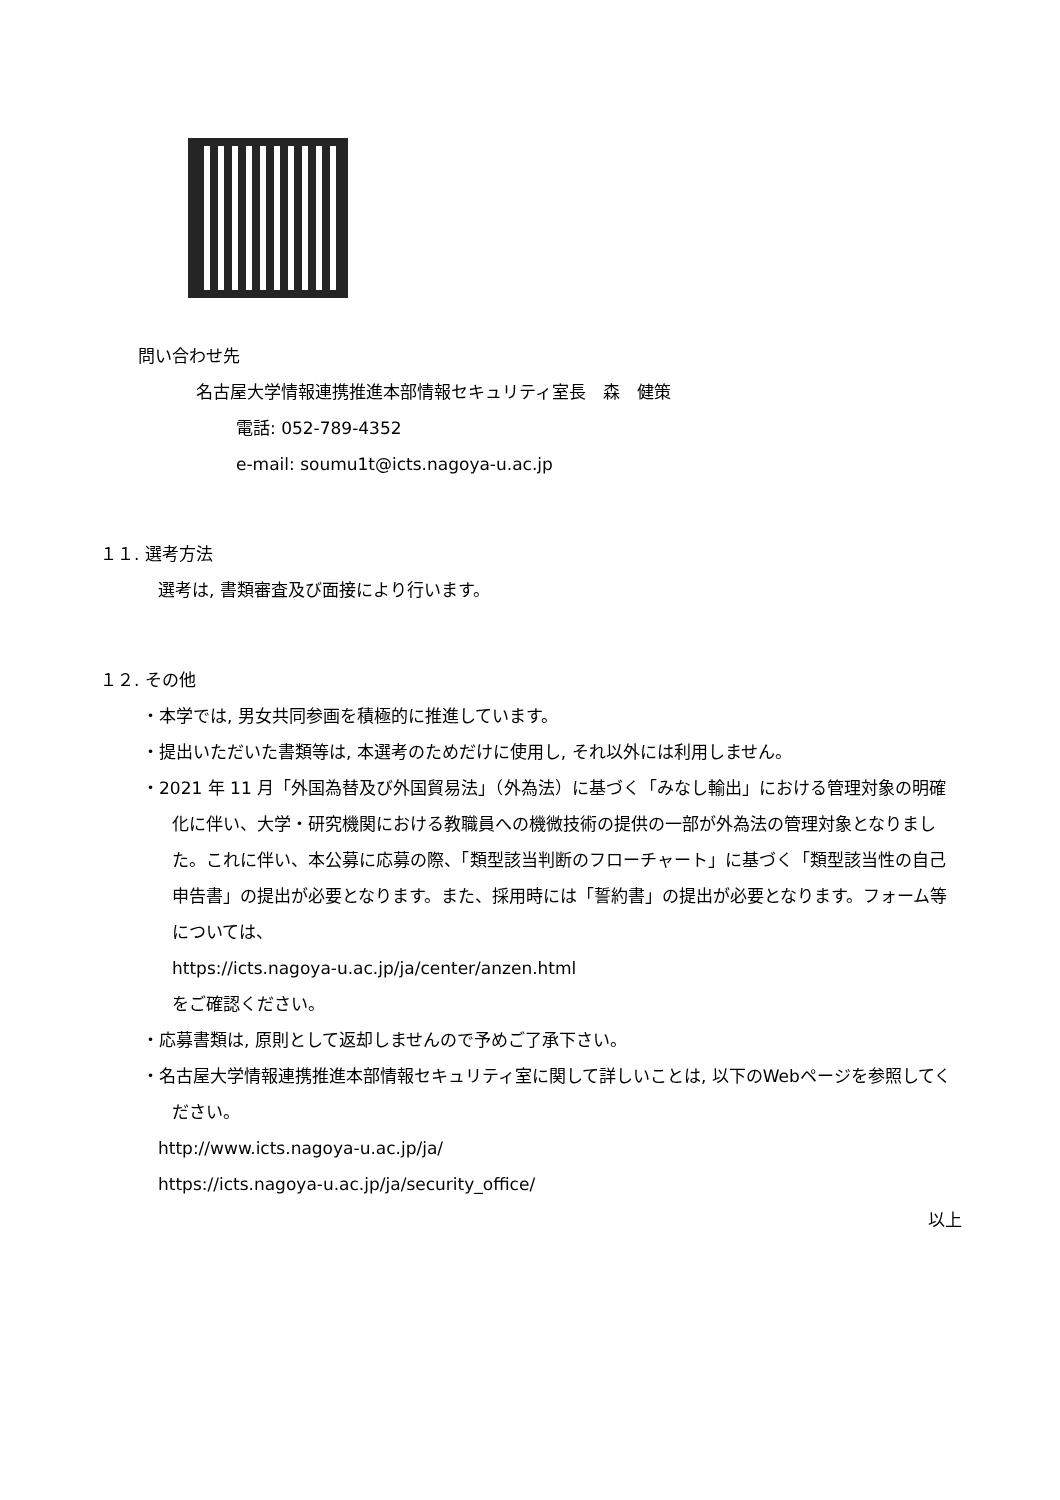問い合わせ先
名古屋大学情報連携推進本部情報セキュリティ室長　森　健策
電話: 052-789-4352
e-mail: soumu1t@icts.nagoya-u.ac.jp
１１. 選考方法
選考は, 書類審査及び面接により行います。
１２. その他
・本学では, 男女共同参画を積極的に推進しています。
・提出いただいた書類等は, 本選考のためだけに使用し, それ以外には利用しません。
・2021 年 11 月「外国為替及び外国貿易法」（外為法）に基づく「みなし輸出」における管理対象の明確化に伴い、大学・研究機関における教職員への機微技術の提供の一部が外為法の管理対象となりました。これに伴い、本公募に応募の際、「類型該当判断のフローチャート」に基づく「類型該当性の自己申告書」の提出が必要となります。また、採用時には「誓約書」の提出が必要となります。フォーム等については、
https://icts.nagoya-u.ac.jp/ja/center/anzen.html
をご確認ください。
・応募書類は, 原則として返却しませんので予めご了承下さい。
・名古屋大学情報連携推進本部情報セキュリティ室に関して詳しいことは, 以下のWebページを参照してください。
http://www.icts.nagoya-u.ac.jp/ja/
https://icts.nagoya-u.ac.jp/ja/security_office/
以上